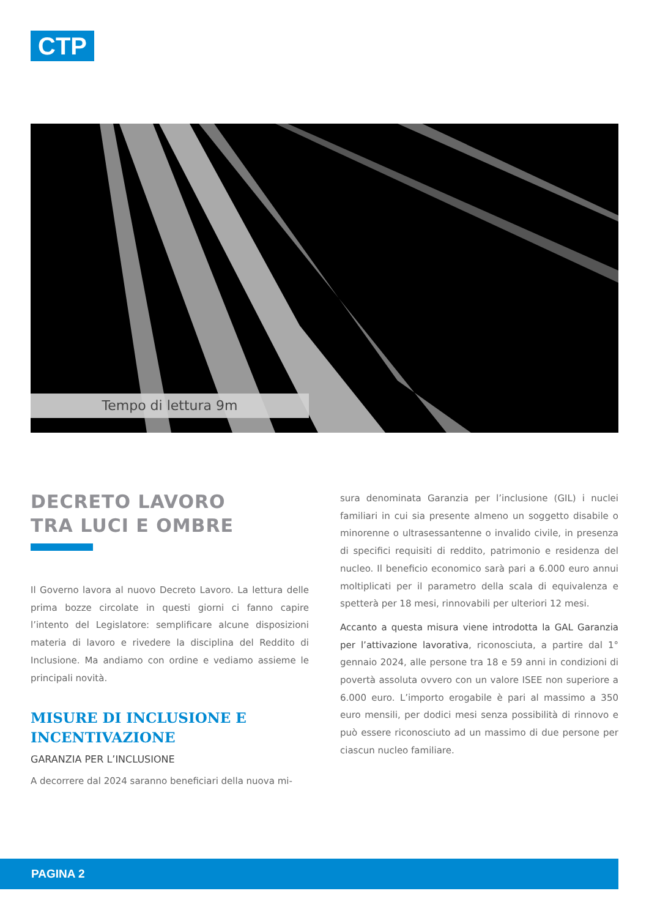CTP
Tempo di lettura 9m
DECRETO LAVORO
TRA LUCI E OMBRE
Il Governo lavora al nuovo Decreto Lavoro. La lettura delle prima bozze circolate in questi giorni ci fanno capire l’intento del Legislatore: semplificare alcune disposizioni materia di lavoro e rivedere la disciplina del Reddito di Inclusione. Ma andiamo con ordine e vediamo assieme le principali novità.
MISURE DI INCLUSIONE E INCENTIVAZIONE
GARANZIA PER L’INCLUSIONE
A decorrere dal 2024 saranno beneficiari della nuova mi-
sura denominata Garanzia per l’inclusione (GIL) i nuclei familiari in cui sia presente almeno un soggetto disabile o minorenne o ultrasessantenne o invalido civile, in presenza di specifici requisiti di reddito, patrimonio e residenza del nucleo. Il beneficio economico sarà pari a 6.000 euro annui moltiplicati per il parametro della scala di equivalenza e spetterà per 18 mesi, rinnovabili per ulteriori 12 mesi.
Accanto a questa misura viene introdotta la GAL Garanzia per l’attivazione lavorativa, riconosciuta, a partire dal 1° gennaio 2024, alle persone tra 18 e 59 anni in condizioni di povertà assoluta ovvero con un valore ISEE non superiore a 6.000 euro. L’importo erogabile è pari al massimo a 350 euro mensili, per dodici mesi senza possibilità di rinnovo e può essere riconosciuto ad un massimo di due persone per ciascun nucleo familiare.
PAGINA 2